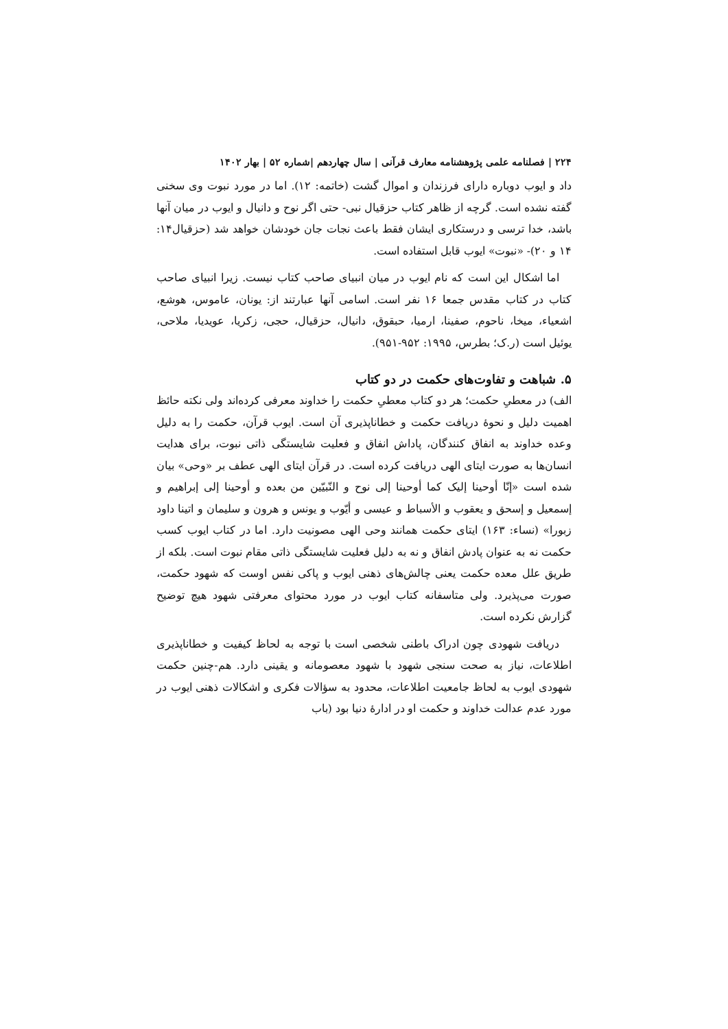۲۲۴ | فصلنامه علمی پژوهشنامه معارف قرآنی | سال چهاردهم |شماره ۵۲ | بهار ۱۴۰۲
داد و ایوب دوباره دارای فرزندان و اموال گشت (خاتمه: ۱۲). اما در مورد نبوت وی سخنی گفته نشده است. گرچه از ظاهر کتاب حزقیال نبی- حتی اگر نوح و دانیال و ایوب در میان آنها باشد، خدا ترسی و درستکاری ایشان فقط باعث نجات جان خودشان خواهد شد (حزقیال۱۴: ۱۴ و ۲۰)- «نبوت» ایوب قابل استفاده است.
اما اشکال این است که نام ایوب در میان انبیای صاحب کتاب نیست. زیرا انبیای صاحب کتاب در کتاب مقدس جمعا ۱۶ نفر است. اسامی آنها عبارتند از: یونان، عاموس، هوشع، اشعیاء، میخا، ناحوم، صفینا، ارمیا، حبقوق، دانیال، حزقیال، حجی، زکریا، عویدیا، ملاحی، یوئیل است (ر.ک؛ بطرس، ۱۹۹۵: ۹۵۲-۹۵۱).
۵. شباهت و تفاوت‌های حکمت در دو کتاب
الف) در معطیِ حکمت؛ هر دو کتاب معطیِ حکمت را خداوند معرفی کرده‌اند ولی نکته حائظ اهمیت دلیل و نحوهٔ دریافت حکمت و خطاناپذیری آن است. ایوب قرآن، حکمت را به دلیل وعده خداوند به انفاق کنندگان، پاداش انفاق و فعلیت شایستگی ذاتی نبوت، برای هدایت انسان‌ها به صورت ایتای الهی دریافت کرده است. در قرآن ایتای الهی عطف بر «وحی» بیان شده است «إنّا أوحینا إلیک کما أوحینا إلی نوح و النّبیّین من بعده و أوحینا إلی إبراهیم و إسمعیل و إسحق و یعقوب و الأسباط و عیسی و أیّوب و یونس و هرون و سلیمان و اتینا داود زبورا» (نساء: ۱۶۳) ایتای حکمت همانند وحی الهی مصونیت دارد. اما در کتاب ایوب کسب حکمت نه به عنوان پادش انفاق و نه به دلیل فعلیت شایستگی ذاتی مقام نبوت است. بلکه از طریق علل معده حکمت یعنی چالش‌های ذهنی ایوب و پاکی نفس اوست که شهود حکمت، صورت می‌پذیرد. ولی متاسفانه کتاب ایوب در مورد محتوای معرفتی شهود هیچ توضیح گزارش نکرده است.
دریافت شهودی چون ادراک باطنی شخصی است با توجه به لحاظ کیفیت و خطاناپذیری اطلاعات، نیاز به صحت سنجی شهود با شهود معصومانه و یقینی دارد. هم-چنین حکمت شهودی ایوب به لحاظ جامعیت اطلاعات، محدود به سؤالات فکری و اشکالات ذهنی ایوب در مورد عدم عدالت خداوند و حکمت او در ادارهٔ دنیا بود (باب